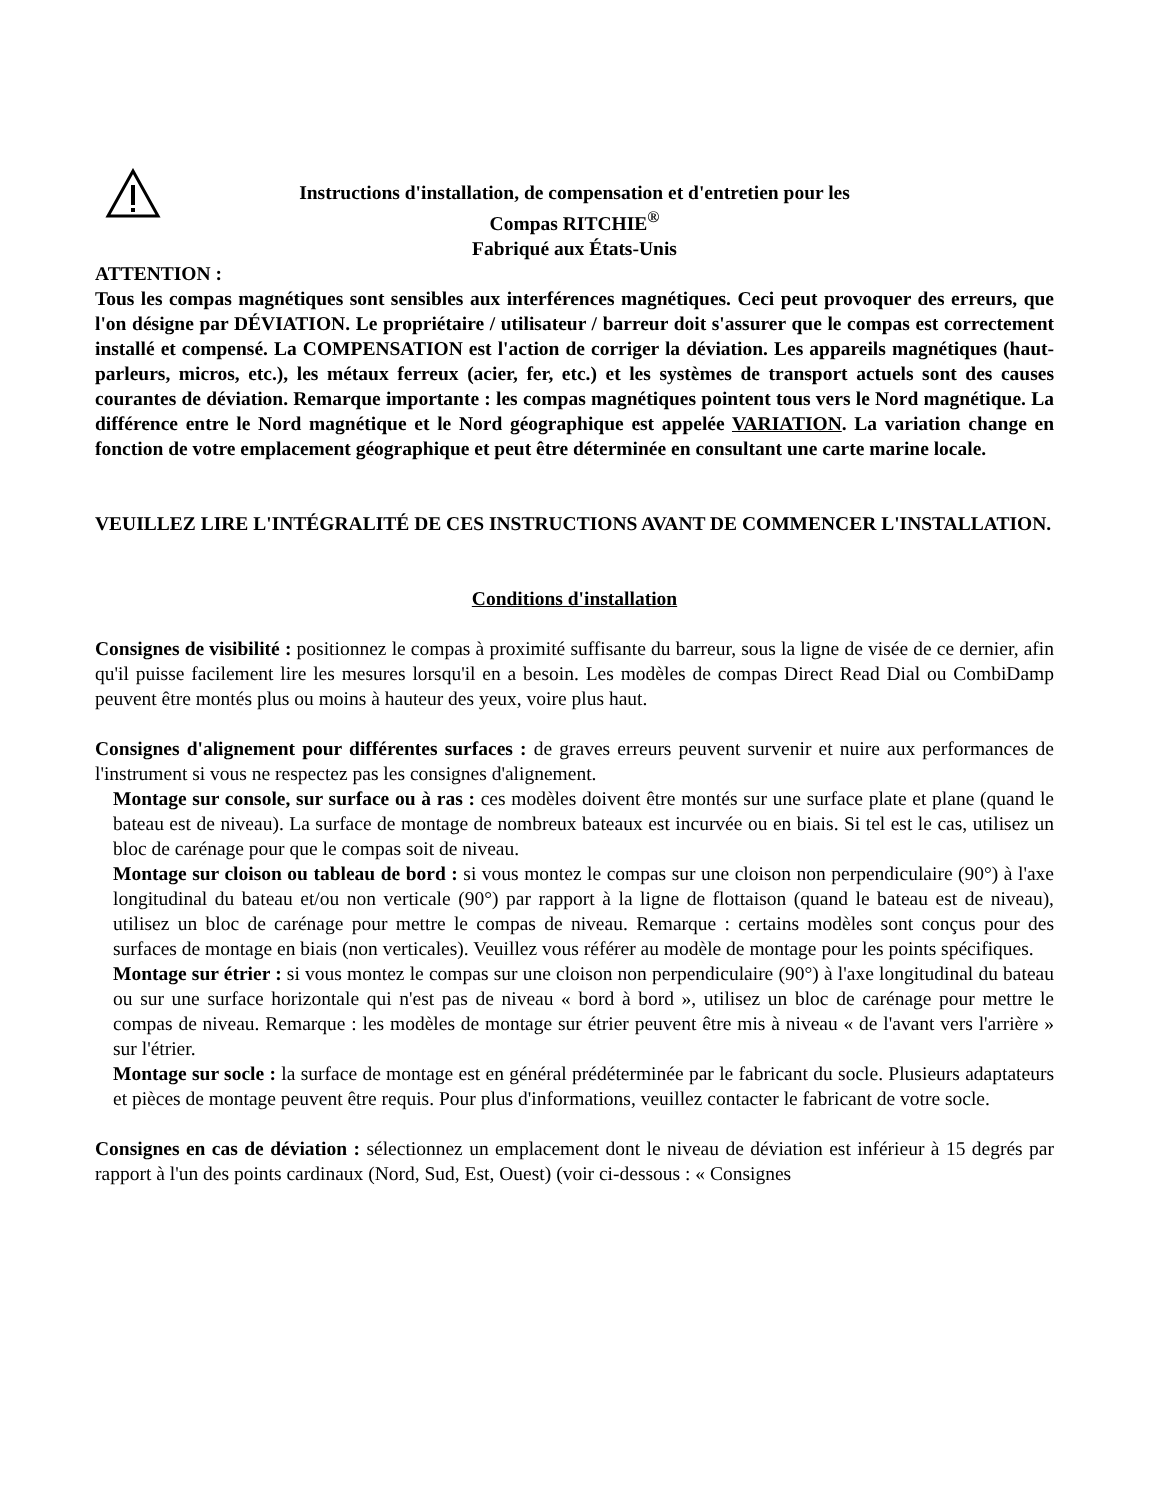Instructions d'installation, de compensation et d'entretien pour les
Compas RITCHIE<sup>®</sup>
Fabriqué aux États-Unis
ATTENTION :
Tous les compas magnétiques sont sensibles aux interférences magnétiques. Ceci peut provoquer des erreurs, que l'on désigne par DÉVIATION. Le propriétaire / utilisateur / barreur doit s'assurer que le compas est correctement installé et compensé. La COMPENSATION est l'action de corriger la déviation. Les appareils magnétiques (haut-parleurs, micros, etc.), les métaux ferreux (acier, fer, etc.) et les systèmes de transport actuels sont des causes courantes de déviation. Remarque importante : les compas magnétiques pointent tous vers le Nord magnétique. La différence entre le Nord magnétique et le Nord géographique est appelée VARIATION. La variation change en fonction de votre emplacement géographique et peut être déterminée en consultant une carte marine locale.
VEUILLEZ LIRE L'INTÉGRALITÉ DE CES INSTRUCTIONS AVANT DE COMMENCER L'INSTALLATION.
Conditions d'installation
Consignes de visibilité : positionnez le compas à proximité suffisante du barreur, sous la ligne de visée de ce dernier, afin qu'il puisse facilement lire les mesures lorsqu'il en a besoin. Les modèles de compas Direct Read Dial ou CombiDamp peuvent être montés plus ou moins à hauteur des yeux, voire plus haut.
Consignes d'alignement pour différentes surfaces : de graves erreurs peuvent survenir et nuire aux performances de l'instrument si vous ne respectez pas les consignes d'alignement.
Montage sur console, sur surface ou à ras : ces modèles doivent être montés sur une surface plate et plane (quand le bateau est de niveau). La surface de montage de nombreux bateaux est incurvée ou en biais. Si tel est le cas, utilisez un bloc de carénage pour que le compas soit de niveau.
Montage sur cloison ou tableau de bord : si vous montez le compas sur une cloison non perpendiculaire (90°) à l'axe longitudinal du bateau et/ou non verticale (90°) par rapport à la ligne de flottaison (quand le bateau est de niveau), utilisez un bloc de carénage pour mettre le compas de niveau. Remarque : certains modèles sont conçus pour des surfaces de montage en biais (non verticales). Veuillez vous référer au modèle de montage pour les points spécifiques.
Montage sur étrier : si vous montez le compas sur une cloison non perpendiculaire (90°) à l'axe longitudinal du bateau ou sur une surface horizontale qui n'est pas de niveau « bord à bord », utilisez un bloc de carénage pour mettre le compas de niveau. Remarque : les modèles de montage sur étrier peuvent être mis à niveau « de l'avant vers l'arrière » sur l'étrier.
Montage sur socle : la surface de montage est en général prédéterminée par le fabricant du socle. Plusieurs adaptateurs et pièces de montage peuvent être requis. Pour plus d'informations, veuillez contacter le fabricant de votre socle.
Consignes en cas de déviation : sélectionnez un emplacement dont le niveau de déviation est inférieur à 15 degrés par rapport à l'un des points cardinaux (Nord, Sud, Est, Ouest) (voir ci-dessous : « Consignes